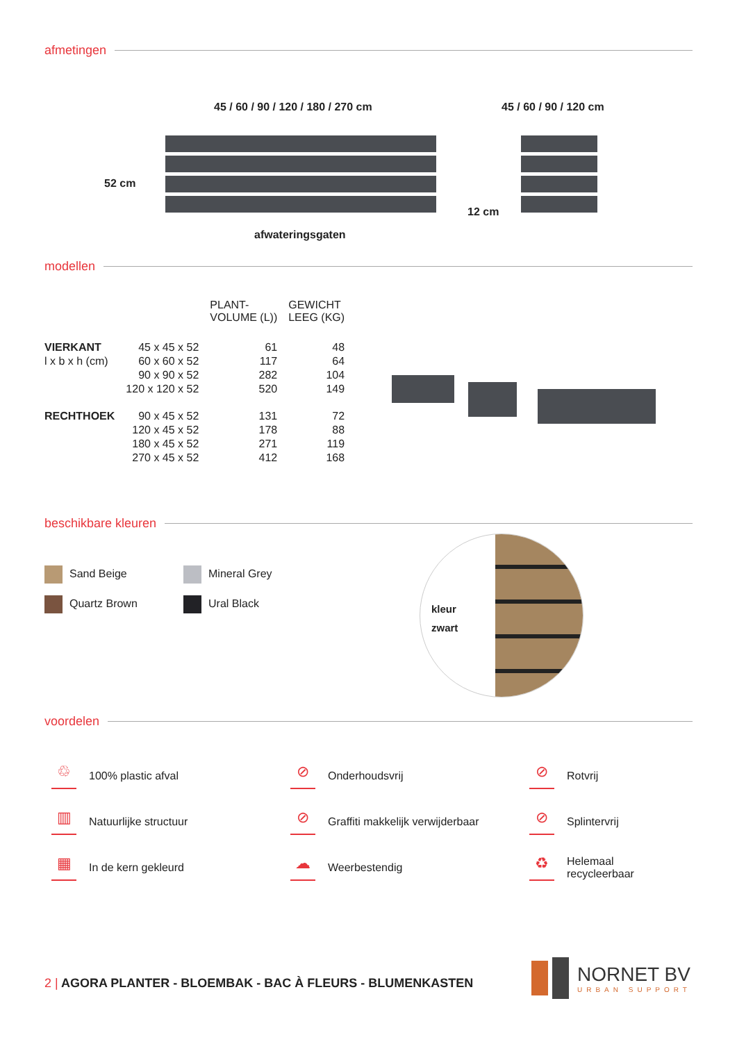afmetingen
45 / 60 / 90 / 120 / 180 / 270 cm
45 / 60 / 90 / 120 cm
52 cm
12 cm
afwateringsgaten
modellen
| | | PLANT- VOLUME (L)) | GEWICHT LEEG (KG) |
| VIERKANT | 45 x 45 x 52 | 61 | 48 |
| l x b x h (cm) | 60 x 60 x 52 | 117 | 64 |
| | 90 x 90 x 52 | 282 | 104 |
| | 120 x 120 x 52 | 520 | 149 |
| RECHTHOEK | 90 x 45 x 52 | 131 | 72 |
| | 120 x 45 x 52 | 178 | 88 |
| | 180 x 45 x 52 | 271 | 119 |
| | 270 x 45 x 52 | 412 | 168 |
beschikbare kleuren
Sand Beige
Quartz Brown
Mineral Grey
Ural Black
kleur
zwart
voordelen
♲ 100% plastic afval
⊘ Onderhoudsvrij
⊘ Rotvrij
▥ Natuurlijke structuur
⊘ Graffiti makkelijk verwijderbaar
⊘ Splintervrij
▦ In de kern gekleurd
☁ Weerbestendig
♻ Helemaal
recycleerbaar
2 | AGORA PLANTER - BLOEMBAK - BAC À FLEURS - BLUMENKASTEN
NORNET BV
URBAN SUPPORT